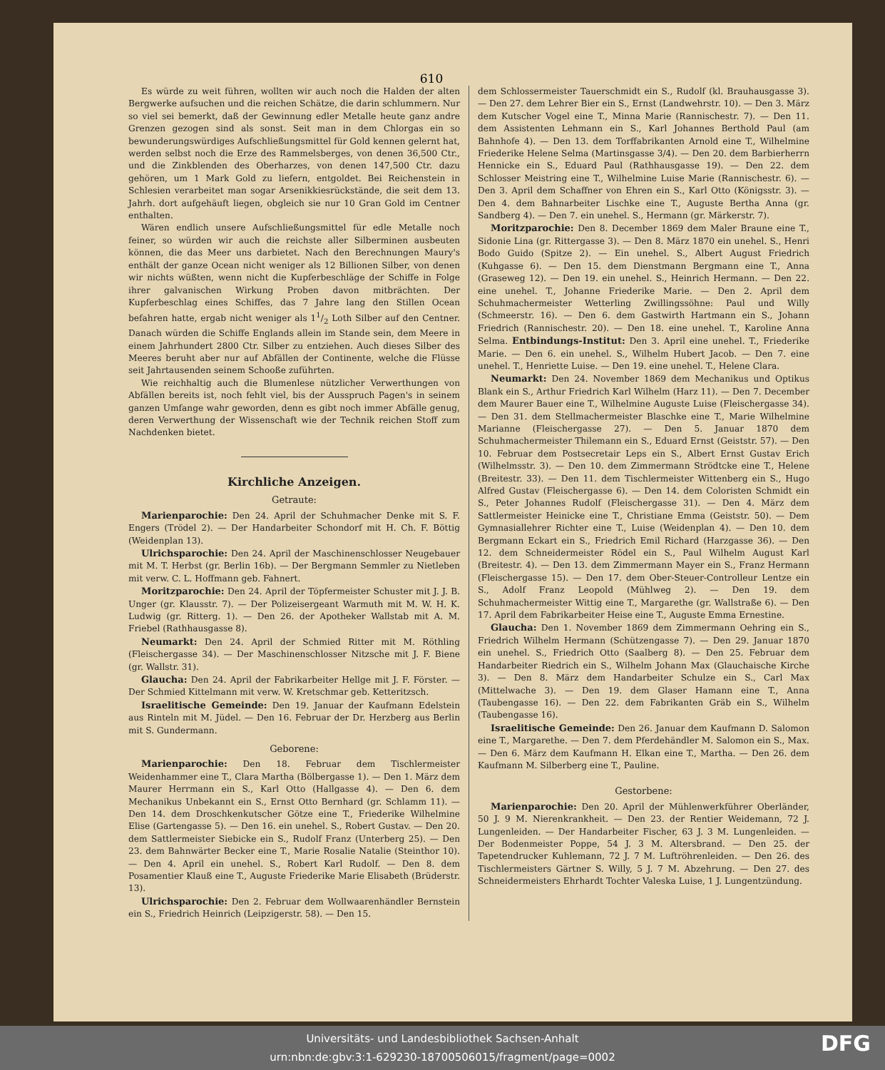610
Es würde zu weit führen, wollten wir auch noch die Halden der alten Bergwerke aufsuchen und die reichen Schätze, die darin schlummern. Nur so viel sei bemerkt, daß der Gewinnung edler Metalle heute ganz andre Grenzen gezogen sind als sonst. Seit man in dem Chlorgas ein so bewunderungswürdiges Aufschließungsmittel für Gold kennen gelernt hat, werden selbst noch die Erze des Rammelsberges, von denen 36,500 Ctr., und die Zinkblenden des Oberharzes, von denen 147,500 Ctr. dazu gehören, um 1 Mark Gold zu liefern, entgoldet. Bei Reichenstein in Schlesien verarbeitet man sogar Arsenikkiesrückstände, die seit dem 13. Jahrh. dort aufgehäuft liegen, obgleich sie nur 10 Gran Gold im Centner enthalten.
Wären endlich unsere Aufschließungsmittel für edle Metalle noch feiner, so würden wir auch die reichste aller Silberminen ausbeuten können, die das Meer uns darbietet. Nach den Berechnungen Maury's enthält der ganze Ocean nicht weniger als 12 Billionen Silber, von denen wir nichts wüßten, wenn nicht die Kupferbeschläge der Schiffe in Folge ihrer galvanischen Wirkung Proben davon mitbrächten. Der Kupferbeschlag eines Schiffes, das 7 Jahre lang den Stillen Ocean befahren hatte, ergab nicht weniger als 11/2 Loth Silber auf den Centner. Danach würden die Schiffe Englands allein im Stande sein, dem Meere in einem Jahrhundert 2800 Ctr. Silber zu entziehen. Auch dieses Silber des Meeres beruht aber nur auf Abfällen der Continente, welche die Flüsse seit Jahrtausenden seinem Schooße zuführten.
Wie reichhaltig auch die Blumenlese nützlicher Verwerthungen von Abfällen bereits ist, noch fehlt viel, bis der Ausspruch Pagen's in seinem ganzen Umfange wahr geworden, denn es gibt noch immer Abfälle genug, deren Verwerthung der Wissenschaft wie der Technik reichen Stoff zum Nachdenken bietet.
Kirchliche Anzeigen.
Getraute:
Marienparochie: Den 24. April der Schuhmacher Denke mit S. F. Engers (Trödel 2). — Der Handarbeiter Schondorf mit H. Ch. F. Böttig (Weidenplan 13).
Ulrichsparochie: Den 24. April der Maschinenschlosser Neugebauer mit M. T. Herbst (gr. Berlin 16b). — Der Bergmann Semmler zu Nietleben mit verw. C. L. Hoffmann geb. Fahnert.
Moritzparochie: Den 24. April der Töpfermeister Schuster mit J. J. B. Unger (gr. Klausstr. 7). — Der Polizeisergeant Warmuth mit M. W. H. K. Ludwig (gr. Ritterg. 1). — Den 26. der Apotheker Wallstab mit A. M. Friebel (Rathhausgasse 8).
Neumarkt: Den 24. April der Schmied Ritter mit M. Röthling (Fleischergasse 34). — Der Maschinenschlosser Nitzsche mit J. F. Biene (gr. Wallstr. 31).
Glaucha: Den 24. April der Fabrikarbeiter Hellge mit J. F. Förster. — Der Schmied Kittelmann mit verw. W. Kretschmar geb. Ketteritzsch.
Israelitische Gemeinde: Den 19. Januar der Kaufmann Edelstein aus Rinteln mit M. Jüdel. — Den 16. Februar der Dr. Herzberg aus Berlin mit S. Gundermann.
Geborene:
Marienparochie: Den 18. Februar dem Tischlermeister Weidenhammer eine T., Clara Martha (Bölbergasse 1). — Den 1. März dem Maurer Herrmann ein S., Karl Otto (Hallgasse 4). — Den 6. dem Mechanikus Unbekannt ein S., Ernst Otto Bernhard (gr. Schlamm 11). — Den 14. dem Droschkenkutscher Götze eine T., Friederike Wilhelmine Elise (Gartengasse 5). — Den 16. ein unehel. S., Robert Gustav. — Den 20. dem Sattlermeister Siebicke ein S., Rudolf Franz (Unterberg 25). — Den 23. dem Bahnwärter Becker eine T., Marie Rosalie Natalie (Steinthor 10). — Den 4. April ein unehel. S., Robert Karl Rudolf. — Den 8. dem Posamentier Klauß eine T., Auguste Friederike Marie Elisabeth (Brüderstr. 13).
Ulrichsparochie: Den 2. Februar dem Wollwaarenhändler Bernstein ein S., Friedrich Heinrich (Leipzigerstr. 58). — Den 15.
dem Schlossermeister Tauerschmidt ein S., Rudolf (kl. Brauhausgasse 3). — Den 27. dem Lehrer Bier ein S., Ernst (Landwehrstr. 10). — Den 3. März dem Kutscher Vogel eine T., Minna Marie (Rannischestr. 7). — Den 11. dem Assistenten Lehmann ein S., Karl Johannes Berthold Paul (am Bahnhofe 4). — Den 13. dem Torffabrikanten Arnold eine T., Wilhelmine Friederike Helene Selma (Martinsgasse 3/4). — Den 20. dem Barbierherrn Hennicke ein S., Eduard Paul (Rathhausgasse 19). — Den 22. dem Schlosser Meistring eine T., Wilhelmine Luise Marie (Rannischestr. 6). — Den 3. April dem Schaffner von Ehren ein S., Karl Otto (Königsstr. 3). — Den 4. dem Bahnarbeiter Lischke eine T., Auguste Bertha Anna (gr. Sandberg 4). — Den 7. ein unehel. S., Hermann (gr. Märkerstr. 7).
Moritzparochie: Den 8. December 1869 dem Maler Braune eine T., Sidonie Lina (gr. Rittergasse 3). — Den 8. März 1870 ein unehel. S., Henri Bodo Guido (Spitze 2). — Ein unehel. S., Albert August Friedrich (Kuhgasse 6). — Den 15. dem Dienstmann Bergmann eine T., Anna (Graseweg 12). — Den 19. ein unehel. S., Heinrich Hermann. — Den 22. eine unehel. T., Johanne Friederike Marie. — Den 2. April dem Schuhmachermeister Wetterling Zwillingssöhne: Paul und Willy (Schmeerstr. 16). — Den 6. dem Gastwirth Hartmann ein S., Johann Friedrich (Rannischestr. 20). — Den 18. eine unehel. T., Karoline Anna Selma. Entbindungs-Institut: Den 3. April eine unehel. T., Friederike Marie. — Den 6. ein unehel. S., Wilhelm Hubert Jacob. — Den 7. eine unehel. T., Henriette Luise. — Den 19. eine unehel. T., Helene Clara.
Neumarkt: Den 24. November 1869 dem Mechanikus und Optikus Blank ein S., Arthur Friedrich Karl Wilhelm (Harz 11). — Den 7. December dem Maurer Bauer eine T., Wilhelmine Auguste Luise (Fleischergasse 34). — Den 31. dem Stellmachermeister Blaschke eine T., Marie Wilhelmine Marianne (Fleischergasse 27). — Den 5. Januar 1870 dem Schuhmachermeister Thilemann ein S., Eduard Ernst (Geiststr. 57). — Den 10. Februar dem Postsecretair Leps ein S., Albert Ernst Gustav Erich (Wilhelmsstr. 3). — Den 10. dem Zimmermann Strödtcke eine T., Helene (Breitestr. 33). — Den 11. dem Tischlermeister Wittenberg ein S., Hugo Alfred Gustav (Fleischergasse 6). — Den 14. dem Coloristen Schmidt ein S., Peter Johannes Rudolf (Fleischergasse 31). — Den 4. März dem Sattlermeister Heinicke eine T., Christiane Emma (Geiststr. 50). — Dem Gymnasiallehrer Richter eine T., Luise (Weidenplan 4). — Den 10. dem Bergmann Eckart ein S., Friedrich Emil Richard (Harzgasse 36). — Den 12. dem Schneidermeister Rödel ein S., Paul Wilhelm August Karl (Breitestr. 4). — Den 13. dem Zimmermann Mayer ein S., Franz Hermann (Fleischergasse 15). — Den 17. dem Ober-Steuer-Controlleur Lentze ein S., Adolf Franz Leopold (Mühlweg 2). — Den 19. dem Schuhmachermeister Wittig eine T., Margarethe (gr. Wallstraße 6). — Den 17. April dem Fabrikarbeiter Heise eine T., Auguste Emma Ernestine.
Glaucha: Den 1. November 1869 dem Zimmermann Oehring ein S., Friedrich Wilhelm Hermann (Schützengasse 7). — Den 29. Januar 1870 ein unehel. S., Friedrich Otto (Saalberg 8). — Den 25. Februar dem Handarbeiter Riedrich ein S., Wilhelm Johann Max (Glauchaische Kirche 3). — Den 8. März dem Handarbeiter Schulze ein S., Carl Max (Mittelwache 3). — Den 19. dem Glaser Hamann eine T., Anna (Taubengasse 16). — Den 22. dem Fabrikanten Gräb ein S., Wilhelm (Taubengasse 16).
Israelitische Gemeinde: Den 26. Januar dem Kaufmann D. Salomon eine T., Margarethe. — Den 7. dem Pferdehändler M. Salomon ein S., Max. — Den 6. März dem Kaufmann H. Elkan eine T., Martha. — Den 26. dem Kaufmann M. Silberberg eine T., Pauline.
Gestorbene:
Marienparochie: Den 20. April der Mühlenwerkführer Oberländer, 50 J. 9 M. Nierenkrankheit. — Den 23. der Rentier Weidemann, 72 J. Lungenleiden. — Der Handarbeiter Fischer, 63 J. 3 M. Lungenleiden. — Der Bodenmeister Poppe, 54 J. 3 M. Altersbrand. — Den 25. der Tapetendrucker Kuhlemann, 72 J. 7 M. Luftröhrenleiden. — Den 26. des Tischlermeisters Gärtner S. Willy, 5 J. 7 M. Abzehrung. — Den 27. des Schneidermeisters Ehrhardt Tochter Valeska Luise, 1 J. Lungentzündung.
Universitäts- und Landesbibliothek Sachsen-Anhalt
urn:nbn:de:gbv:3:1-629230-18700506015/fragment/page=0002
DFG